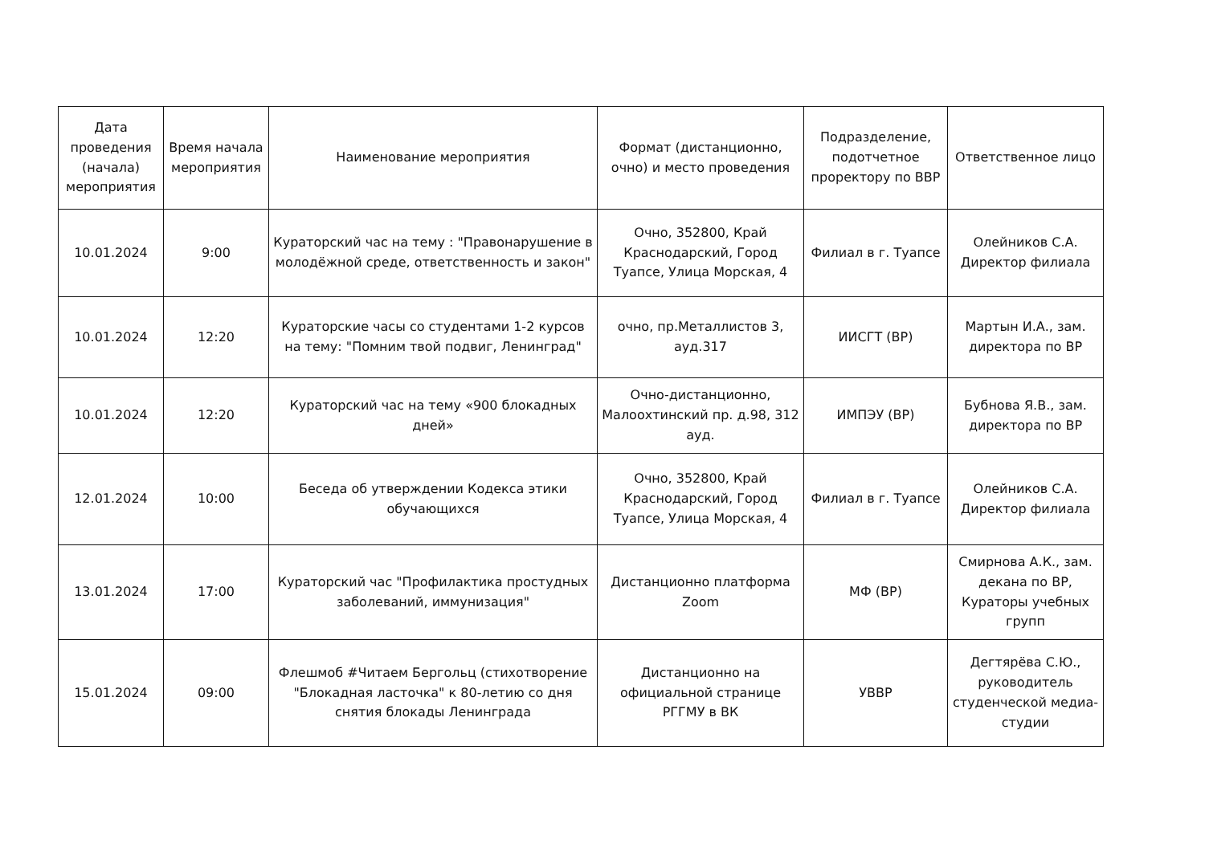| Дата проведения (начала) мероприятия | Время начала мероприятия | Наименование мероприятия | Формат (дистанционно, очно) и место проведения | Подразделение, подотчетное проректору по ВВР | Ответственное лицо |
| --- | --- | --- | --- | --- | --- |
| 10.01.2024 | 9:00 | Кураторский час на тему : "Правонарушение в молодёжной среде, ответственность и закон" | Очно, 352800, Край Краснодарский, Город Туапсе, Улица Морская, 4 | Филиал в г. Туапсе | Олейников С.А. Директор филиала |
| 10.01.2024 | 12:20 | Кураторские часы со студентами 1-2 курсов на тему: "Помним твой подвиг, Ленинград" | очно, пр.Металлистов 3, ауд.317 | ИИСГТ (ВР) | Мартын И.А., зам. директора по ВР |
| 10.01.2024 | 12:20 | Кураторский час на тему «900 блокадных дней» | Очно-дистанционно, Малоохтинский пр. д.98, 312 ауд. | ИМПЭУ (ВР) | Бубнова Я.В., зам. директора по ВР |
| 12.01.2024 | 10:00 | Беседа об утверждении Кодекса этики обучающихся | Очно, 352800, Край Краснодарский, Город Туапсе, Улица Морская, 4 | Филиал в г. Туапсе | Олейников С.А. Директор филиала |
| 13.01.2024 | 17:00 | Кураторский час "Профилактика простудных заболеваний, иммунизация" | Дистанционно платформа Zoom | МФ (ВР) | Смирнова А.К., зам. декана по ВР, Кураторы учебных групп |
| 15.01.2024 | 09:00 | Флешмоб #Читаем Бергольц (стихотворение "Блокадная ласточка" к 80-летию со дня снятия блокады Ленинграда | Дистанционно на официальной странице РГГМУ в ВК | УВВР | Дегтярёва С.Ю., руководитель студенческой медиа-студии |